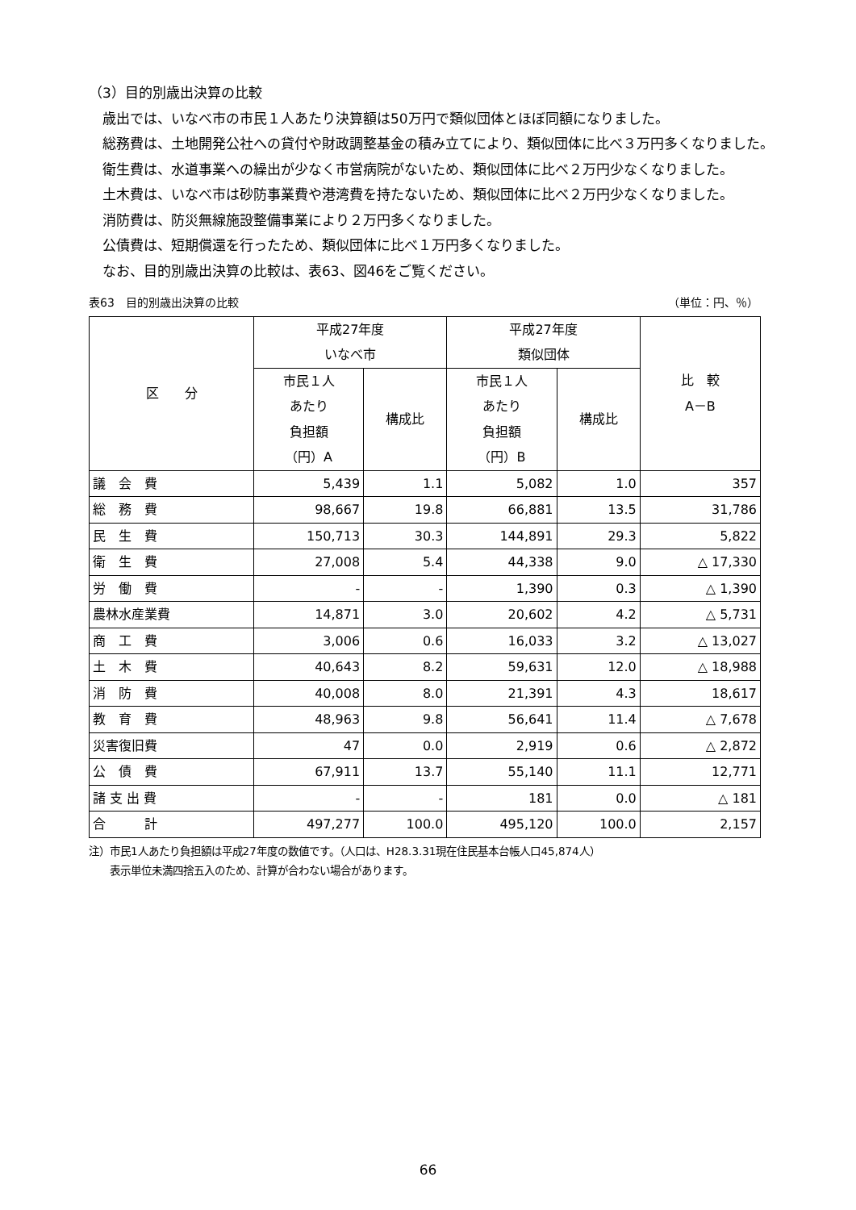（3）目的別歳出決算の比較
歳出では、いなべ市の市民１人あたり決算額は50万円で類似団体とほぼ同額になりました。
総務費は、土地開発公社への貸付や財政調整基金の積み立てにより、類似団体に比べ３万円多くなりました。
衛生費は、水道事業への繰出が少なく市営病院がないため、類似団体に比べ２万円少なくなりました。
土木費は、いなべ市は砂防事業費や港湾費を持たないため、類似団体に比べ２万円少なくなりました。
消防費は、防災無線施設整備事業により２万円多くなりました。
公債費は、短期償還を行ったため、類似団体に比べ１万円多くなりました。
なお、目的別歳出決算の比較は、表63、図46をご覧ください。
表63　目的別歳出決算の比較 （単位：円、％）
| 区 分 | 平成27年度 いなべ市 | | 平成27年度 類似団体 | | 比 較 A－B |
| --- | --- | --- | --- | --- | --- |
| | 市民１人 あたり 負担額 （円）A | 構成比 | 市民１人 あたり 負担額 （円）B | 構成比 | |
| 議 会 費 | 5,439 | 1.1 | 5,082 | 1.0 | 357 |
| 総 務 費 | 98,667 | 19.8 | 66,881 | 13.5 | 31,786 |
| 民 生 費 | 150,713 | 30.3 | 144,891 | 29.3 | 5,822 |
| 衛 生 費 | 27,008 | 5.4 | 44,338 | 9.0 | △ 17,330 |
| 労 働 費 | - | - | 1,390 | 0.3 | △ 1,390 |
| 農林水産業費 | 14,871 | 3.0 | 20,602 | 4.2 | △ 5,731 |
| 商 工 費 | 3,006 | 0.6 | 16,033 | 3.2 | △ 13,027 |
| 土 木 費 | 40,643 | 8.2 | 59,631 | 12.0 | △ 18,988 |
| 消 防 費 | 40,008 | 8.0 | 21,391 | 4.3 | 18,617 |
| 教 育 費 | 48,963 | 9.8 | 56,641 | 11.4 | △ 7,678 |
| 災害復旧費 | 47 | 0.0 | 2,919 | 0.6 | △ 2,872 |
| 公 債 費 | 67,911 | 13.7 | 55,140 | 11.1 | 12,771 |
| 諸 支 出 費 | - | - | 181 | 0.0 | △ 181 |
| 合 計 | 497,277 | 100.0 | 495,120 | 100.0 | 2,157 |
注）市民1人あたり負担額は平成27年度の数値です。（人口は、H28.3.31現在住民基本台帳人口45,874人）
　　表示単位未満四捨五入のため、計算が合わない場合があります。
66